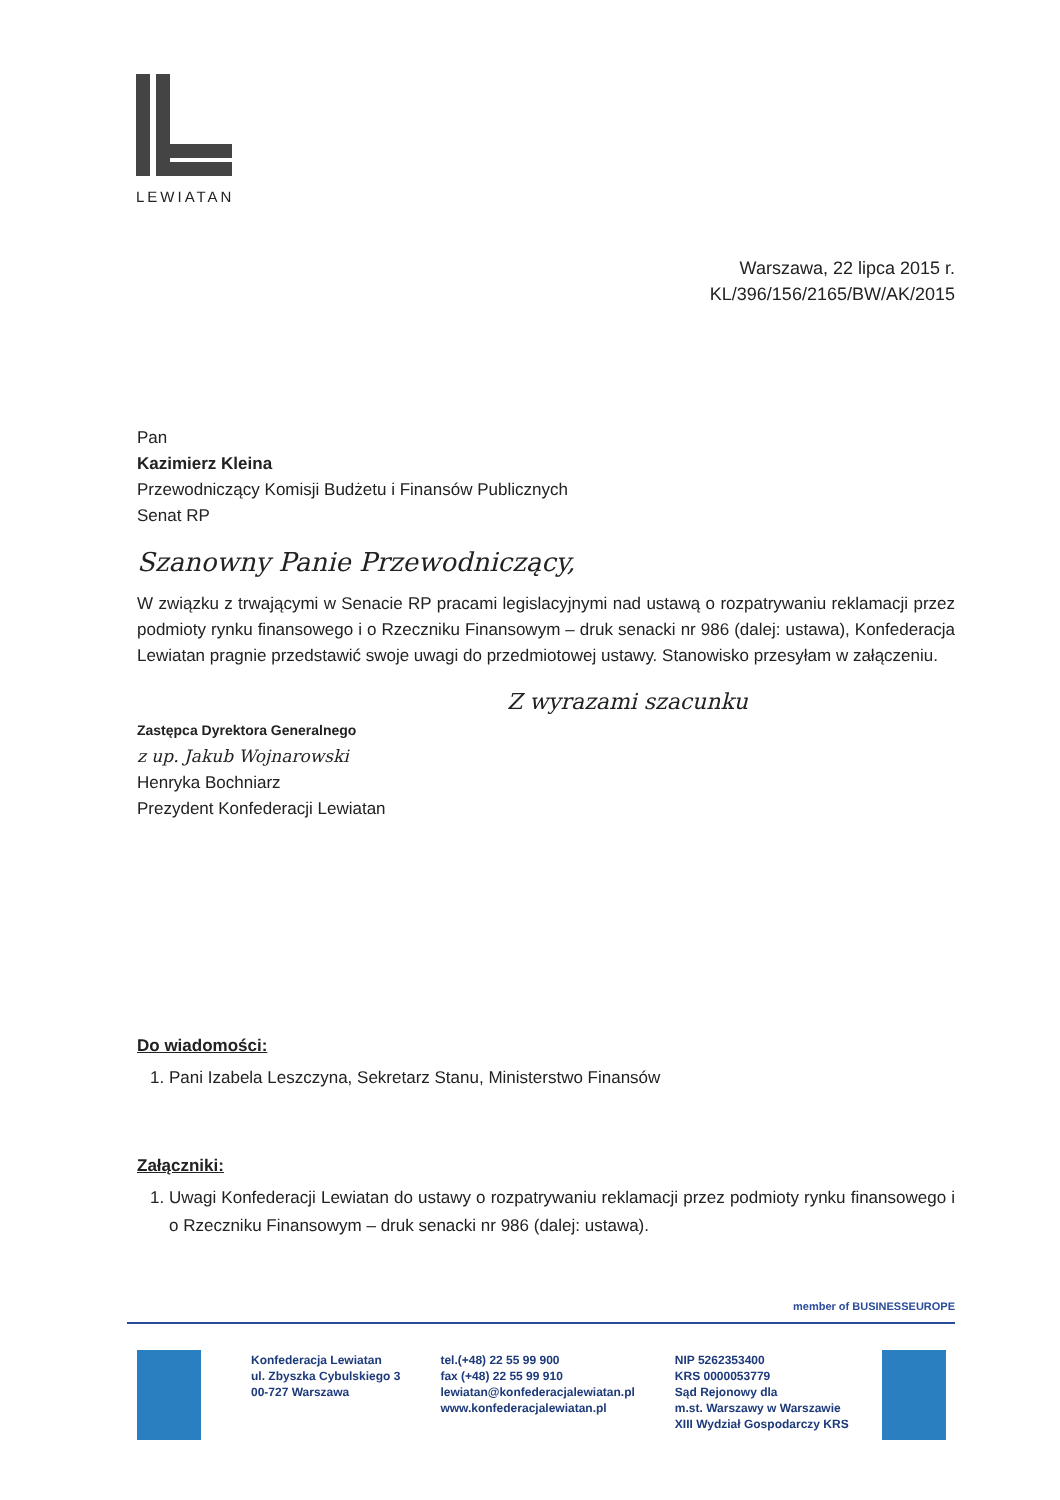LEWIATAN
Warszawa, 22 lipca 2015 r.
KL/396/156/2165/BW/AK/2015
Pan
Kazimierz Kleina
Przewodniczący Komisji Budżetu i Finansów Publicznych
Senat RP
Szanowny Panie Przewodniczący,
W związku z trwającymi w Senacie RP pracami legislacyjnymi nad ustawą o rozpatrywaniu reklamacji przez podmioty rynku finansowego i o Rzeczniku Finansowym – druk senacki nr 986 (dalej: ustawa), Konfederacja Lewiatan pragnie przedstawić swoje uwagi do przedmiotowej ustawy. Stanowisko przesyłam w załączeniu.
Z wyrazami szacunku
Zastępca Dyrektora Generalnego
z up. Jakub Wojnarowski
Henryka Bochniarz
Prezydent Konfederacji Lewiatan
Do wiadomości:
1. Pani Izabela Leszczyna, Sekretarz Stanu, Ministerstwo Finansów
Załączniki:
1. Uwagi Konfederacji Lewiatan do ustawy o rozpatrywaniu reklamacji przez podmioty rynku finansowego i o Rzeczniku Finansowym – druk senacki nr 986 (dalej: ustawa).
member of BUSINESSEUROPE
Konfederacja Lewiatan
ul. Zbyszka Cybulskiego 3
00-727 Warszawa
tel.(+48) 22 55 99 900
fax (+48) 22 55 99 910
lewiatan@konfederacjalewiatan.pl
www.konfederacjalewiatan.pl
NIP 5262353400
KRS 0000053779
Sąd Rejonowy dla
m.st. Warszawy w Warszawie
XIII Wydział Gospodarczy KRS